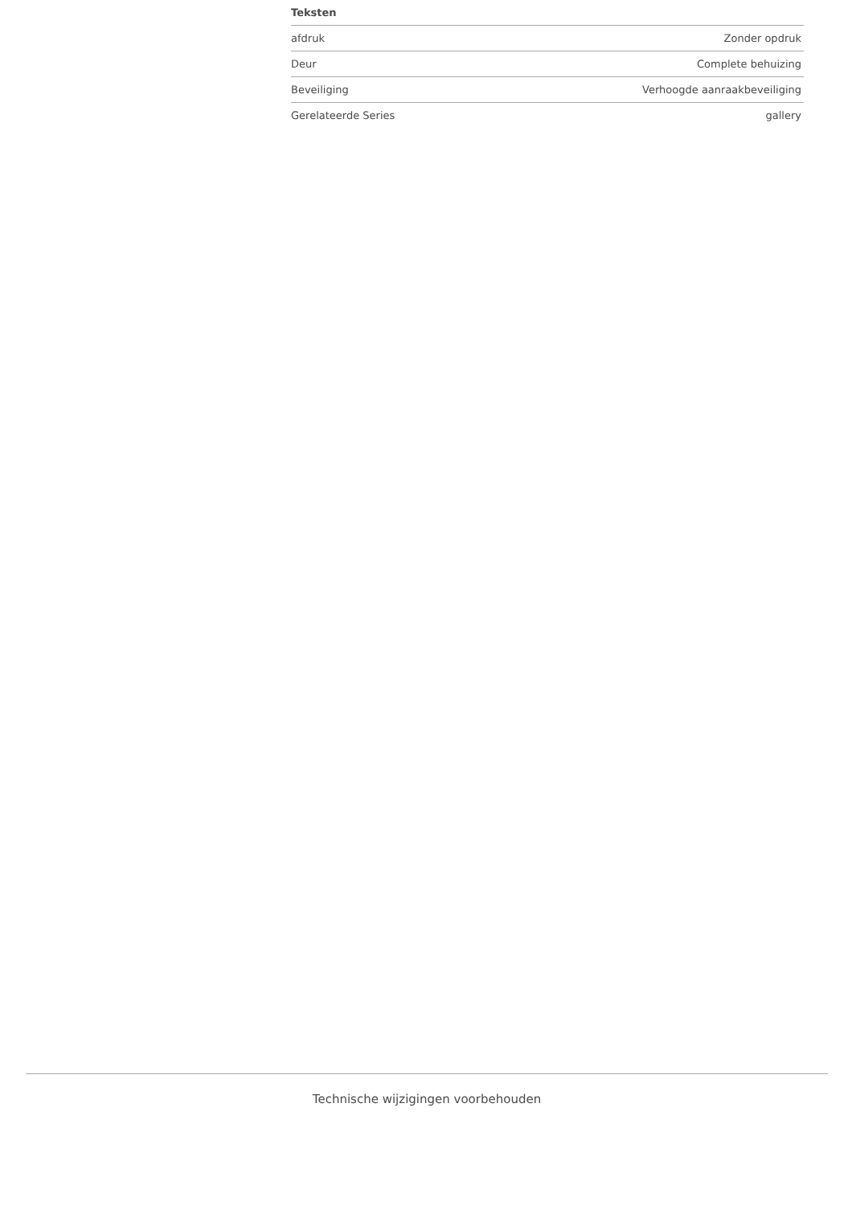| Teksten | |
| --- | --- |
| afdruk | Zonder opdruk |
| Deur | Complete behuizing |
| Beveiliging | Verhoogde aanraakbeveiliging |
| Gerelateerde Series | gallery |
Technische wijzigingen voorbehouden